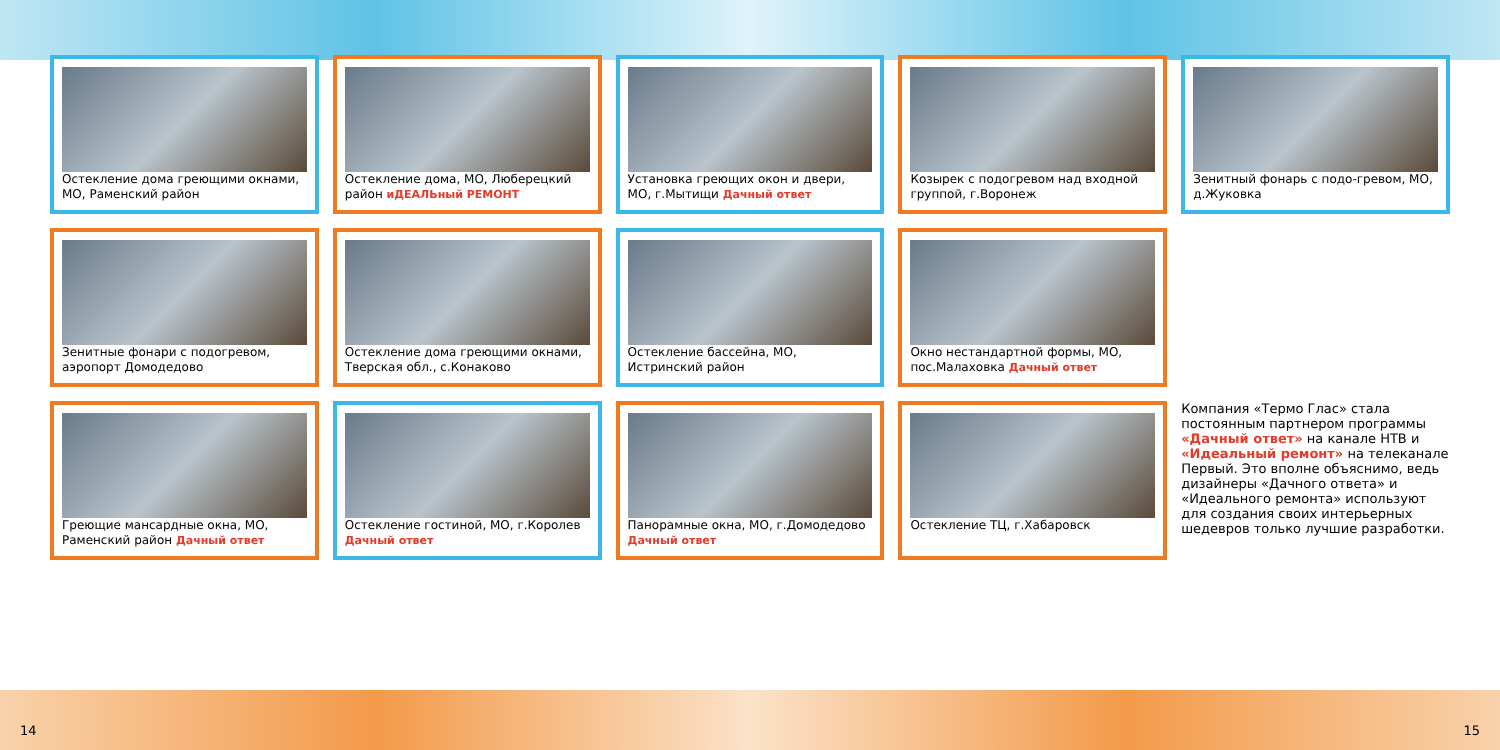Остекление дома греющими окнами, МО, Раменский район
Остекление дома, МО, Люберецкий район иДЕАЛЬный РЕМОНТ
Установка греющих окон и двери, МО, г.Мытищи Дачный ответ
Козырек с подогревом над входной группой, г.Воронеж
Зенитный фонарь с подо-гревом, МО, д.Жуковка
Зенитные фонари с подогревом, аэропорт Домодедово
Остекление дома греющими окнами, Тверская обл., с.Конаково
Остекление бассейна, МО, Истринский район
Окно нестандартной формы, МО, пос.Малаховка Дачный ответ
Греющие мансардные окна, МО, Раменский район Дачный ответ
Остекление гостиной, МО, г.Королев Дачный ответ
Панорамные окна, МО, г.Домодедово Дачный ответ
Остекление ТЦ, г.Хабаровск
Компания «Термо Глас» стала постоянным партнером программы «Дачный ответ» на канале НТВ и «Идеальный ремонт» на телеканале Первый. Это вполне объяснимо, ведь дизайнеры «Дачного ответа» и «Идеального ремонта» используют для создания своих интерьерных шедевров только лучшие разработки.
14 15